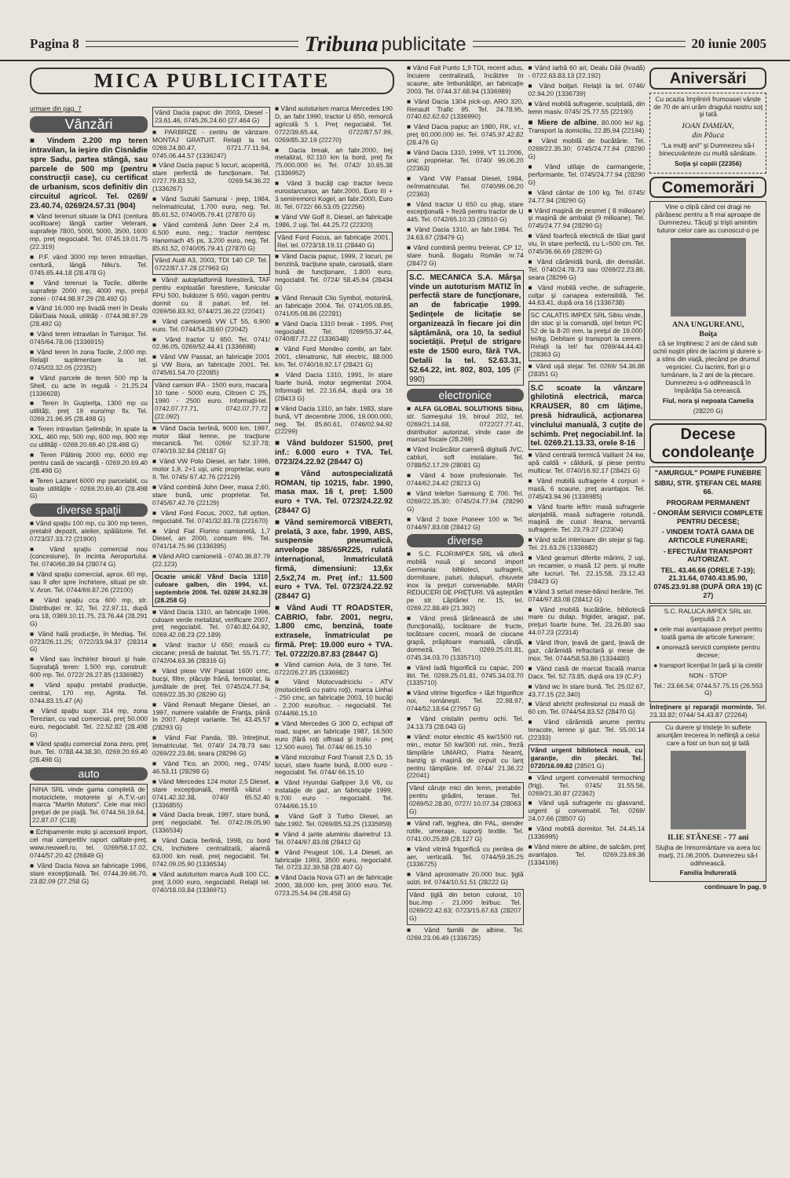Pagina 8 Tribuna publicitate 20 iunie 2005
MICA PUBLICITATE
urmare din pag. 7
Vânzări
■ Vindem 2.200 mp teren intravilan, la ieşire din Cisnădie spre Sadu, partea stângă, sau parcele de 500 mp (pentru construcţii case), cu certificat de urbanism, scos definitiv din circuitul agricol. Tel. 0269/ 23.40.74, 0269/24.57.31 (904)
■ Vând terenuri situate la DN1 (centura ocolitoare) lângă cartier Veterani, suprafeţe 7800, 5000, 5000, 3500, 1600 mp, preţ negociabil. Tel. 0745.19.01.75 (22.319)
■ P.F. vând 3000 mp teren intravilan, centură, lângă Niku's. Tel. 0745.65.44.18 (28.478 G)
■ Vând terenuri la Tocile, diferite suprafeţe 2000 mp, 4000 mp, preţul zonei - 0744.98.97.29 (28.492 G)
■ Vând 16.000 mp livadă meri în Dealu Dăii/Daia Nouă, utilităţi - 0744.98.97.29 (28.492 G)
■ Vând teren intravilan în Turnişor. Tel. 0745/64.78.06 (1336915)
■ Vând teren în zona Tocile, 2.000 mp. Relaţii suplimentare la tel. 0745/03.32.05 (22352)
■ Vând parcele de teren 500 mp la Shell, cu acte în regulă - 21.25.24 (1336628)
■ Teren în Guşteriţa, 1300 mp cu utilităţi, preţ 19 euro/mp fix. Tel. 0269.21.96.95 (28.498 G)
■ Teren intravilan Şelimbăr, în spate la XXL, 460 mp, 500 mp, 600 mp, 900 mp cu utilităţi - 0269.20.69.40 (28.498 G)
■ Teren Păltiniş 2000 mp, 6000 mp pentru casă de vacanţă - 0269.20.69.40 (28.498 G)
■ Teren Lazaret 6000 mp parcelabil, cu toate utilităţile - 0269.20.69.40 (28.498 G)
diverse spaţii
■ Vând spaţiu 100 mp, cu 300 mp teren, pretabil depozit, atelier, spălătorie. Tel. 0723/37.33.72 (21900)
■ Vând spaţiu comercial nou (concesiune), în incinta Aeroportului. Tel. 0740/66.39.94 (28074 G)
■ Vând spaţiu comercial, aprox. 60 mp, sau îl ofer spre închiriere, situat pe str. V. Aron. Tel. 0744/69.87.26 (22100)
■ Vând spaţiu cca 600 mp, str. Distribuţiei nr. 32, Tel. 22.97.11, după ora 18, 0369.10.11.75, 23.76.44 (28.291 G)
■ Vând hală producţie, în Mediaş. Tel. 0723/26.11.25; 0722/33.94.37 (28314 G)
■ Vând sau închiriez birouri şi hale. Suprafaţă teren: 1.500 mp, construit: 600 mp. Tel. 0722/ 26.27.85 (1336982)
■ Vând spaţiu pretabil producţie, central, 170 mp, Agnita. Tel. 0744.83.15.47 (A)
■ Vând spaţiu supr. 314 mp, zona Terezian, cu vad comercial, preţ 50.000 euro, negociabil. Tel. 22.52.82 (28.498 G)
■ Vând spaţiu comercial zona zero, preţ bun. Tel. 0788.44.38.30, 0269.20.69.40 (28.498 G)
auto
NINA SRL vinde gama completă de motociclete, motorete şi A.T.V.-uri marca "Martin Motors". Cele mai mici preţuri de pe piaţă. Tel. 0744.56.19.64, 22.87.07 (C18)
■ Echipamente moto şi accesorii import, cel mai competitiv raport calitate-preţ. www.neowell.ro, tel. 0269/56.17.02, 0744/57.20.42 (26849 G)
■ Vând Dacia Nova an fabricaţie 1996, stare excepţională. Tel. 0744.39.66.70, 23.82.09 (27.258 G)
Vând Dacia papuc din 2003, Diesel - 23.61.46, 0745.26.24.60 (27.464 G)
■ PARBRIZE - centru de vânzare. MONTAJ GRATUIT. Relaţii la tel. 0269.24.80.47, 0721.77.11.94, 0745.06.44.57 (1336247)
■ Vând Dacia papuc 5 locuri, acoperită, stare perfectă de funcţionare. Tel. 0727.79.83.52, 0269.54.36.22 (1336267)
■ Vând Suzuki Samurai - jeep, 1984, neînmatriculat, 1.700 euro, neg. Tel. 85.61.52, 0740/05.79.41 (27870 G)
■ Vând combină John Deer 2,4 m, 6.500 euro, neg.; tractor nemţesc Hanomach 45 ps, 3.200 euro, neg. Tel. 85.61.52, 0740/05.79.41 (27870 G)
Vând Audi A3, 2003, TDI 140 CP. Tel. 0722/87.17.28 (27963 G)
■ Vând: autoplatformă forestieră, TAF pentru exploatări forestiere, funicular FPU 500, buldozer S 650, vagon pentru dormit cu 8 paturi. Inf. tel. 0269/56.83.92, 0744/21.36.22 (22041)
■ Vând camionetă VW LT 55, 6.900 euro. Tel. 0744/54.28.60 (22042)
■ Vând tractor U 650. Tel. 0741/ 02.96.05, 0269/52.44.41 (1336698)
■ Vând VW Passat, an fabricaţie 2001 şi VW Bora, an fabricaţie 2001. Tel. 0745/61.54.70 (22085)
Vând camion IFA - 1500 euro, macara 10 tone - 5000 euro, Citroen C 25, 1990 - 2500 euro. Informaţii-tel. 0742.07.77.71, 0742.07.77.72 (22.092)
■ Vând Dacia berlină, 9000 km, 1997, motor tăiat lemne, pe tracţiune mecanică. Tel. 0269/ 52.37.78; 0740/19.32.84 (28187 G)
■ Vând VW Polo Diesel, an fabr. 1996, motor 1,9, 2+1 uşi, unic proprietar, euro II. Tel. 0745/ 67.42.76 (22129)
■ Vând combină John Deer, masa 2,60, stare bună, unic proprietar. Tel. 0745/67.42.76 (22129)
■ Vând Ford Focus, 2002, full option, negociabil. Tel. 0741/32.83.78 (221670)
■ Vând Fiat Fiorino camionetă, 1,7 Diesel, an 2000, consum 6%. Tel. 0741/14.75.96 (1336395)
■ Vând ARO camionetă - 0740.36.87.79 (22.123)
Ocazie unică! Vând Dacia 1310 culoare galben, din 1994, v.t. septembrie 2006. Tel. 0269/ 24.92.39 (28.258 G)
■ Vând Dacia 1310, an fabricaţie 1996, culoare verde metalizat, verificare 2007, preţ negociabil. Tel. 0740.82.64.92, 0269.42.08.23 (22.189)
■ Vând: tractor U 650; moară cu ciocane; presă de balotat. Tel. 55.71.77; 0742/04.63.36 (28316 G)
■ Vând piese VW Passat 1600 cmc, bucşi, filtre, plăcuţe frână, termostat, la jumătate de preţ. Tel. 0745/24.77.94; 0269/22.35.30 (28290 G)
■ Vând Renault Megane Diesel, an 1997, numere valabile de Franţa, până în 2007. Aştept variante. Tel. 43.45.57 (28293 G)
■ Vând Fiat Panda, '89, întreţinut, înmatriculat. Tel. 0740/ 24.78.73 sau 0269/22.23.86, seara (28296 G)
■ Vând Tico, an 2000, neg., 0745/ 46.53.11 (28298 G)
■ Vând Mercedes 124 motor 2,5 Diesel, stare excepţională, merită văzut - 0741.42.32.38, 0740/ 65.52.40 (1336855)
■ Vând Dacia break, 1997, stare bună, preţ negociabil. Tel. 0742.09.05.90 (1336534)
■ Vând Dacia berlină, 1998, cu bord CN, închidere centralizată, alarmă 63.000 km reali, preţ negociabil. Tel. 0742.09.05.90 (1336534)
■ Vând autoturism marca Audi 100 CC, preţ 3.000 euro, negociabil. Relaţii tel. 0740/18.03.84 (1336971)
■ Vând autoturism marca Mercedes 190 D, an fabr.1990, tractor U 650, remorcă agricolă 5 t. Preţ negociabil. Tel. 0722/39.65.44, 0722/87.57.99, 0269/85.32.19 (22270)
■ Dacia break, an fabr.2000, bej metalizat, 92.110 km la bord, preţ fix 75.000.000 lei. Tel. 0742/ 10.65.38 (1336952)
■ Vând 3 bucăţi cap tractor Iveco eurostarcursor, an fabr.2000, Euro III + 3 semiremorci Kogel, an fabr.2000, Euro III. Tel. 0722/ 66.53.05 (22256)
■ Vând VW Golf II, Diesel, an fabricaţie 1986, 2 uşi. Tel. 44.25.72 (22320)
Vând Ford Focus, an fabricaţie 2001. Rel. tel. 0723/18.19.11 (28440 G)
■ Vând Dacia papuc, 1999, 2 locuri, pe benzină, tracţiune spate, carosată, stare bună de funcţionare, 1.800 euro, negociabil. Tel. 0724/ 58.45.94 (28434 G)
■ Vând Renault Clio Symbol, motorină, an fabricaţie 2004. Tel. 0741/05.08.85, 0741/05.08.86 (22281)
■ Vând Dacia 1310 break - 1995. Preţ negociabil. Tel. 0269/55.37.44, 0740/87.72.22 (1336348)
■ Vând Ford Mondeo combi, an fabr. 2001, climatronic, full electric, 88.000 km. Tel. 0740/16.92.17 (28421 G)
■ Vând Dacia 1310, 1991, în stare foarte bună, motor segmentat 2004. Informaţii tel. 22.16.64, după ora 16 (28413 G)
■ Vând Dacia 1310, an fabr. 1983, stare bună, VT decembrie 2006, 19.000.000, neg. Tel. 85.60.61, 0746/02.94.92 (22299)
■ Vând buldozer S1500, preţ inf.: 6.000 euro + TVA. Tel. 0723/24.22.92 (28447 G)
■ Vând autospecializată ROMAN, tip 10215, fabr. 1990, masa max. 16 t, preţ: 1.500 euro + TVA. Tel. 0723/24.22.92 (28447 G)
■ Vând semiremorcă VIBERTI, prelată, 3 axe, fabr. 1999, ABS, suspensie pneumatică, anvelope 385/65R225, rulată internaţional, înmatriculată firmă, dimensiuni: 13,6x 2,5x2,74 m. Preţ inf.: 11.500 euro + TVA. Tel. 0723/24.22.92 (28447 G)
■ Vând Audi TT ROADSTER, CABRIO, fabr. 2001, negru, 1.800 cmc, benzină, toate extrasele, înmatriculat pe firmă. Preţ: 19.000 euro + TVA. Tel. 0722/20.87.83 (28447 G)
■ Vând camion Avia, de 3 tone. Tel. 0722/26.27.85 (1336982)
■ Vând Motocvadriciclu - ATV (motocicletă cu patru roţi), marca Linhai - 250 cmc, an fabricaţie 2003, 10 bucăţi - 2.200 euro/buc. - negociabil. Tel. 0744/66.15.10
■ Vând Mercedes G 300 D, echipat off road, super, an fabricaţie 1987, 16.500 euro (fără roţi offroad şi troliu - preţ 12.500 euro). Tel. 0744/ 66.15.10
■ Vând microbuz Ford Transit 2,5 D, 15 locuri, stare foarte bună, 8.000 euro - negociabil. Tel. 0744/ 66.15.10
■ Vând Hyundai Gallpper 3,6 V6, cu instalaţie de gaz, an fabricaţie 1999, 9.700 euro - negociabil. Tel. 0744/66.15.10
■ Vând Golf 3 Turbo Diesel, an fabr.1992. Tel. 0269/85.53.25 (1335959)
■ Vând 4 jante aluminiu diametrul 13. Tel. 0744/97.83.08 (28412 G)
■ Vând Peugeot 106, 1,4 Diesel, an fabricaţie 1993, 3500 euro, negociabil. Tel. 0723.32.39.58 (28.407 G)
■ Vând Dacia Nova GTI an de fabricaţie 2000, 38.000 km, preţ 3000 euro. Tel. 0723.25.54.94 (28.458 G)
■ Vând Fait Punto 1,9 TDI, recent adus, încuiere centralizată, încălzire în scaune, alte îmbunătăţiri, an fabricaţie 2003. Tel. 0744.37.68.94 (1336989)
■ Vând Dacia 1304 pick-up, ARO 320, Renault Trafic 95. Tel. 24.78.95, 0740.62.62.62 (1336990)
■ Vând Dacia papuc an 1980, RK, v.t., preţ 60.000.000 lei. Tel. 0745.97.42.82 (28.476 G)
■ Vând Dacia 1310, 1999, VT 11.2006, unic proprietar. Tel. 0740/ 99.06.20 (22363)
■ Vând VW Passat Diesel, 1984, neînmatriculat. Tel. 0740/99.06.20 (22363)
■ Vând tractor U 650 cu plug, stare excepţională + freză pentru tractor de U 445. Tel. 0742/65.10.33 (28510 G)
■ Vând Dacia 1310, an fabr.1984. Tel. 24.63.67 (28479 G)
■ Vând combină pentru treierat, CP 12, stare bună. Bogatu Român nr.74 (28472 G)
S.C. MECANICA S.A. Mârşa vinde un autoturism MATIZ în perfectă stare de funcţionare, an de fabricaţie 1999. Şedinţele de licitaţie se organizează în fiecare joi din săptămână, ora 10, la sediul societăţii. Preţul de strigare este de 1500 euro, fără TVA. Detalii la tel. 52.63.31, 52.64.22, int. 802, 803, 105 (F 990)
electronice
■ ALFA GLOBAL SOLUTIONS Sibiu, str. Someşului 19, biroul 202, tel. 0269/21.14.68, 0722/27.77.41, distribuitor autorizat, vinde case de marcat fiscale (28.269)
■ Vând încărcător cameră digitală JVC, cabluri, soft instalare. Tel. 0788/52.17.29 (28081 G)
■ Vând 4 boxe profesionale. Tel. 0744/62.24.42 (28213 G)
■ Vând telefon Samsung E 700. Tel. 0269/22.35.30; 0745/24.77.94 (28290 G)
■ Vând 2 boxe Pioneer 100 w. Tel. 0744/97.83.08 (28412 G)
diverse
■ S.C. FLORIMPEX SRL vă oferă mobilă nouă şi second import Germania: biblioteci, sufragerii, dormitoare, paturi, dulapuri, chiuvete inox la preţuri convenabile. MARI REDUCERI DE PREŢURI. Vă aşteptăm pe str. Lăptăriei nr. 15, tel. 0269.22.88.49 (21.392)
■ Vând presă ţărănească de ulei (funcţională), tocătoare de fructe, tocătoare coceni, moară de ciocane grapă, prăşitoare manuală, căruţă, dormeză. Tel. 0269.25.01.81, 0745.34.03.70 (1335710)
■ Vând ladă frigorifică cu capac, 200 litri. Tel. 0269.25.01.81, 0745.34.03.70 (1335710)
■ Vând vitrine frigorifice + lăzi frigorifice noi, româneşti. Tel. 22.98.97, 0744/52.18.64 (27957 G)
■ Vând cristalin pentru ochi. Tel. 24.13.73 (28.043 G)
■ Vând: motor electric 45 kw/1500 rot. min., motor 50 kw/300 rot. min., freză tâmplărie UMARO, Piatra Neamţ, banzig şi maşină de cepuit cu lanţ pentru tâmplărie. Inf. 0744/ 21.36.22 (22041)
Vând căruţe mici din lemn, pretabile pentru grădini, terase. Tel. 0269/52.28.80, 0727/ 10.07.34 (28063 G)
■ Vând raft, tejghea, din PAL, stender rotile, umeraşe, suporţi textile. Tel. 0741.00.25.89 (28.127 G)
■ Vând vitrină frigorifică cu perdea de aer, verticală. Tel. 0744/59.35.25 (1336725)
■ Vând aproximativ 20.000 buc. ţiglă solzi. Inf. 0744/10.51.51 (28222 G)
Vând ţiglă din beton colorat, 10 buc./mp - 21.000 lei/buc. Tel. 0269/22.42.63; 0723/15.67.63 (28207 G)
■ Vând familii de albine. Tel. 0269.23.06.49 (1336735)
■ Vând iarbă 60 ari, Dealu Dăii (livadă) - 0722.63.83.13 (22.192)
■ Vând bolţari. Relaţii la tel. 0746/ 02.94.20 (1336739)
■ Vând mobilă sufragerie, sculptată, din lemn masiv. 0745/ 25.77.55 (22190)
■ Miere de albine, 80.000 lei/ kg. Transport la domiciliu, 22.85.94 (22194)
■ Vând mobilă de bucătărie. Tel. 0269/22.35.30; 0745/24.77.94 (28290 G)
■ Vând utilaje de carmangerie, performante. Tel. 0745/24.77.94 (28290 G)
■ Vând cântar de 100 kg. Tel. 0745/ 24.77.94 (28290 G)
■ Vând maşină de pesmet ( 8 milioane) şi maşină de ambalat (9 milioane). Tel. 0745/24.77.94 (28290 G)
■ Vând foarfecă electrică de tăiat gard viu, în stare perfectă, cu L=500 cm. Tel. 0745/36.66.69 (28290 G)
■ Vând cărămidă bună, din demolări. Tel. 0740/24.78.73 sau 0269/22.23.86, seara (28296 G)
■ Vând mobilă veche, de sufragerie, colţar şi canapea extensibilă. Tel. 44.63.41, după ora 16 (1336738)
SC CALATIS IMPEX SRL Sibiu vinde, din stoc şi la comandă, oţel beton PC 52 de la 8-20 mm, la preţul de 19.000 lei/kg. Debitare şi transport la cerere. Relaţii la tel/ fax 0269/44.44.43 (28363 G)
■ Vând uşă stejar. Tel. 0269/ 54.36.86 (28351 G)
S.C scoate la vânzare ghilotină electrică, marca KRAUSER, 80 cm lăţime, presă hidraulică, acţionarea vinclului manuală, 3 cuţite de schimb. Preţ negociabil.Inf. la tel. 0269.21.13.33, orele 8-16
■ Vând centrală termică Vaillant 24 kw, apă caldă + căldură, şi piese pentru multicar. Tel. 0740/16.92.17 (28421 G)
■ Vând mobilă sufragerie 4 corpuri + masă, 6 scaune, preţ avantajos. Tel. 0745/43.94.96 (1336985)
■ Vând foarte ieftin: masă sufragerie alonjabilă, masă sufragerie rotundă, maşină de cusut Ileana, servantă sufragerie. Tel. 23.79.27 (22304)
■ Vând scări interioare din stejar şi fag. Tel. 21.63.26 (1336982)
■ Vând geamuri diferite mărimi, 2 uşi, un recamier, o masă 12 pers. şi multe alte lucruri. Tel. 22.15.58, 23.12.43 (28423 G)
■ Vând 3 seturi mese-bănci berărie. Tel. 0744/97.83.08 (28412 G)
■ Vând mobilă bucătărie, bibliotecă mare cu dulap, frigider, aragaz, pat, preţuri foarte bune. Tel. 23.26.80 sau 44.07.23 (22314)
■ Vând Ifron, ţeavă de gard, ţeavă de gaz, cărămidă refractară şi mese de inox. Tel. 0744/58.53.86 (1334480)
■ Vând casă de marcat fiscală marca Dacx. Tel. 52.73.85, după ora 19 (C.P.)
■ Vând wc în stare bună. Tel. 25.02.67, 43.77.15 (22.340)
■ Vând abricht profesional cu masă de 60 cm. Tel. 0744/54.83.52 (28470 G)
■ Vând cărămidă anume pentru teracote, lemne şi gaz. Tel. 55.00.14 (22333)
Vând urgent bibliotecă nouă, cu garanţie, din plecări. Tel. 0720/16.09.82 (28501 G)
■ Vând urgent convenabil termoching (frig). Tel. 0745/ 31.55.56, 0269/21.30.87 (22362)
■ Vând uşă sufragerie cu glasvand, urgent şi convenabil. Tel. 0269/ 24.07.66 (28507 G)
■ Vând mobilă dormitor. Tel. 24.45.14 (1336995)
■ Vând miere de albine, de salcâm, preţ avantajos. Tel. 0269.23.69.36 (1334106)
Aniversări
Cu ocazia împlinirii frumoasei vârste de 70 de ani urăm dragului nostru soţ şi tată
IOAN DAMIAN,
din Păuca
"La mulţi ani!" şi Dumnezeu să-l binecuvânteze cu multă sănătate.
Soţia şi copiii (22356)
Comemorări
Vine o clipă când cei dragi ne părăsesc pentru a fi mai aproape de Dumnezeu. Tăcuţi şi trişti amintim tuturor celor care au cunoscut-o pe
ANA UNGUREANU,
Boiţa
că se împlinesc 2 ani de când sub ochii noştri plini de lacrimi şi durere s-a stins din viaţă, plecând pe drumul veşniciei. Cu lacrimi, flori şi o lumânare, la 2 ani de la plecare. Dumnezeu s-o odihnească în împărăţia Sa cerească.
Fiul, nora şi nepoata Camelia
(28220 G)
Decese
condoleanţe
"AMURGUL" POMPE FUNEBRE
SIBIU, STR. ŞTEFAN CEL MARE 66.
PROGRAM PERMANENT
- ONORĂM SERVICII COMPLETE PENTRU DECESE;
- VINDEM TOATĂ GAMA DE ARTICOLE FUNERARE;
- EFECTUĂM TRANSPORT AUTORIZAT.
TEL. 43.46.66 (ORELE 7-19); 21.31.64, 0740.43.85.90, 0745.23.91.88 (DUPĂ ORA 19) (C 27)
S.C. RALUCA IMPEX SRL str. Şerpuită 2 A
● cele mai avantajoase preţuri pentru toată gama de articole funerare;
● onorează servicii complete pentru decese;
● transport licenţiat în ţară şi la cimitir
NON - STOP
Tel.: 23.66.54; 0744.57.75.15 (26.553 G)
Întreţinere şi reparaţii morminte. Tel. 23.33.82; 0744/ 54.43.87 (22264)
Cu durere şi tristeţe în suflete anunţăm trecerea în nefiinţă a celui care a fost un bun soţ şi tată
ILIE STĂNESE - 77 ani
Slujba de înmormântare va avea loc marţi, 21.06.2005. Dumnezeu să-l odihnească.
Familia îndurerată
continuare în pag. 9